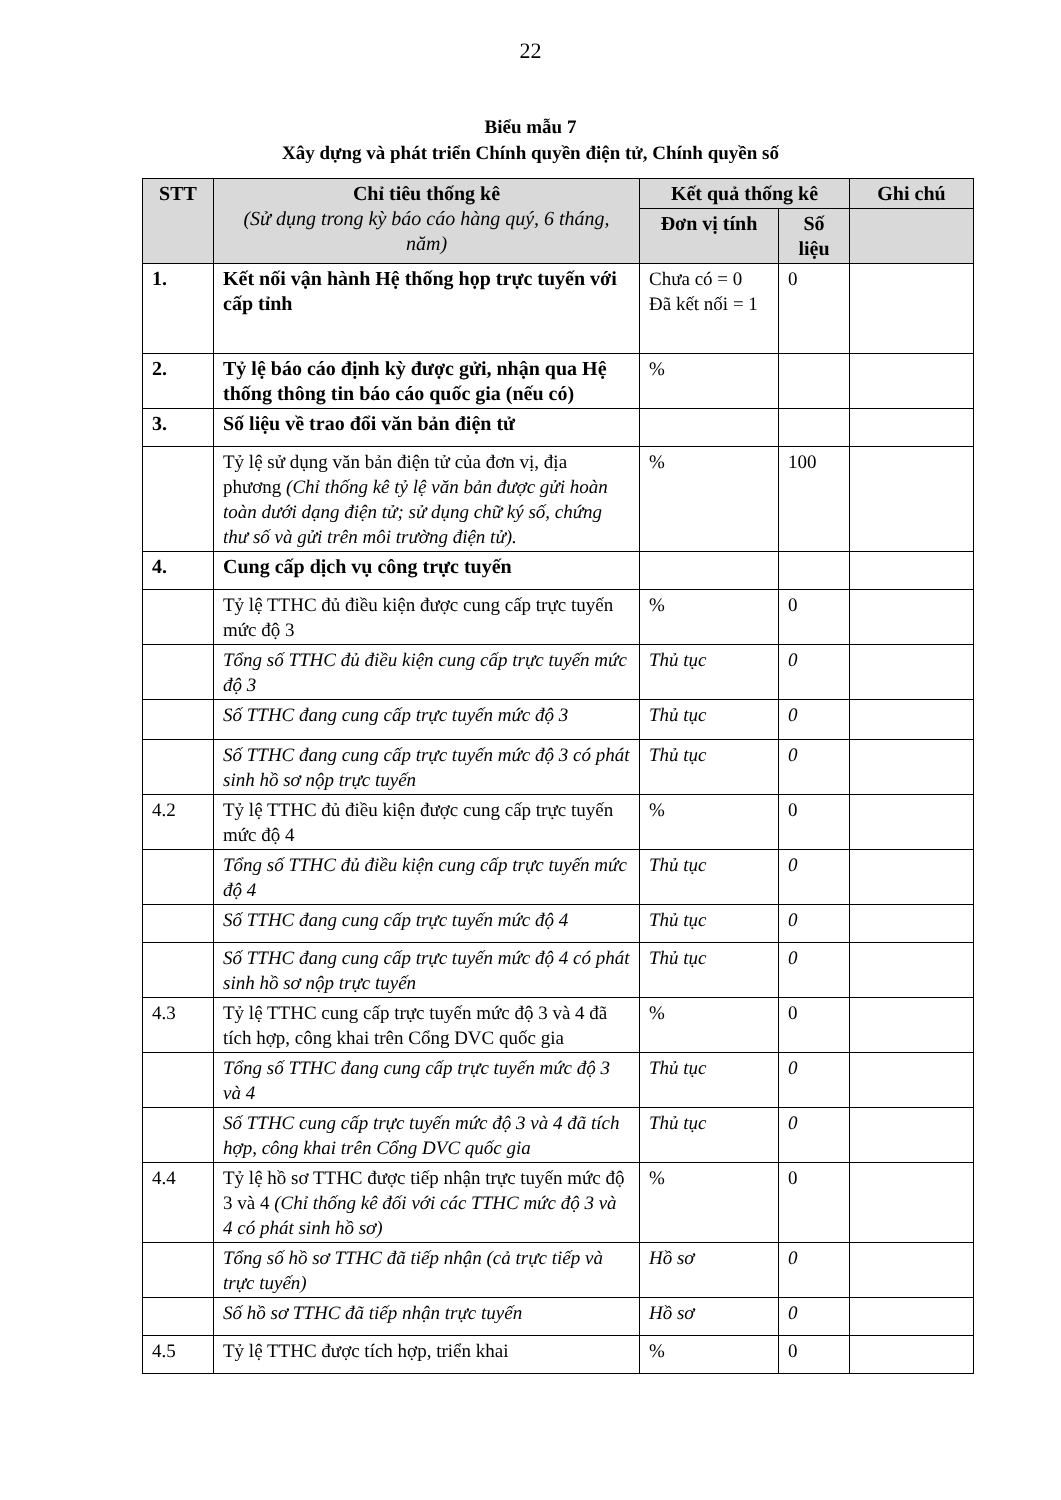22
Biểu mẫu 7
Xây dựng và phát triển Chính quyền điện tử, Chính quyền số
| STT | Chỉ tiêu thống kê (Sử dụng trong kỳ báo cáo hàng quý, 6 tháng, năm) | Kết quả thống kê | | Ghi chú |
| --- | --- | --- | --- | --- |
| | | Đơn vị tính | Số liệu | |
| 1. | Kết nối vận hành Hệ thống họp trực tuyến với cấp tỉnh | Chưa có = 0 Đã kết nối = 1 | 0 | |
| 2. | Tỷ lệ báo cáo định kỳ được gửi, nhận qua Hệ thống thông tin báo cáo quốc gia (nếu có) | % | | |
| 3. | Số liệu về trao đổi văn bản điện tử | | | |
| | Tỷ lệ sử dụng văn bản điện tử của đơn vị, địa phương (Chỉ thống kê tỷ lệ văn bản được gửi hoàn toàn dưới dạng điện tử; sử dụng chữ ký số, chứng thư số và gửi trên môi trường điện tử). | % | 100 | |
| 4. | Cung cấp dịch vụ công trực tuyến | | | |
| | Tỷ lệ TTHC đủ điều kiện được cung cấp trực tuyến mức độ 3 | % | 0 | |
| | Tổng số TTHC đủ điều kiện cung cấp trực tuyến mức độ 3 | Thủ tục | 0 | |
| | Số TTHC đang cung cấp trực tuyến mức độ 3 | Thủ tục | 0 | |
| | Số TTHC đang cung cấp trực tuyến mức độ 3 có phát sinh hồ sơ nộp trực tuyến | Thủ tục | 0 | |
| 4.2 | Tỷ lệ TTHC đủ điều kiện được cung cấp trực tuyến mức độ 4 | % | 0 | |
| | Tổng số TTHC đủ điều kiện cung cấp trực tuyến mức độ 4 | Thủ tục | 0 | |
| | Số TTHC đang cung cấp trực tuyến mức độ 4 | Thủ tục | 0 | |
| | Số TTHC đang cung cấp trực tuyến mức độ 4 có phát sinh hồ sơ nộp trực tuyến | Thủ tục | 0 | |
| 4.3 | Tỷ lệ TTHC cung cấp trực tuyến mức độ 3 và 4 đã tích hợp, công khai trên Cổng DVC quốc gia | % | 0 | |
| | Tổng số TTHC đang cung cấp trực tuyến mức độ 3 và 4 | Thủ tục | 0 | |
| | Số TTHC cung cấp trực tuyến mức độ 3 và 4 đã tích hợp, công khai trên Cổng DVC quốc gia | Thủ tục | 0 | |
| 4.4 | Tỷ lệ hồ sơ TTHC được tiếp nhận trực tuyến mức độ 3 và 4 (Chỉ thống kê đối với các TTHC mức độ 3 và 4 có phát sinh hồ sơ) | % | 0 | |
| | Tổng số hồ sơ TTHC đã tiếp nhận (cả trực tiếp và trực tuyến) | Hồ sơ | 0 | |
| | Số hồ sơ TTHC đã tiếp nhận trực tuyến | Hồ sơ | 0 | |
| 4.5 | Tỷ lệ TTHC được tích hợp, triển khai | % | 0 | |